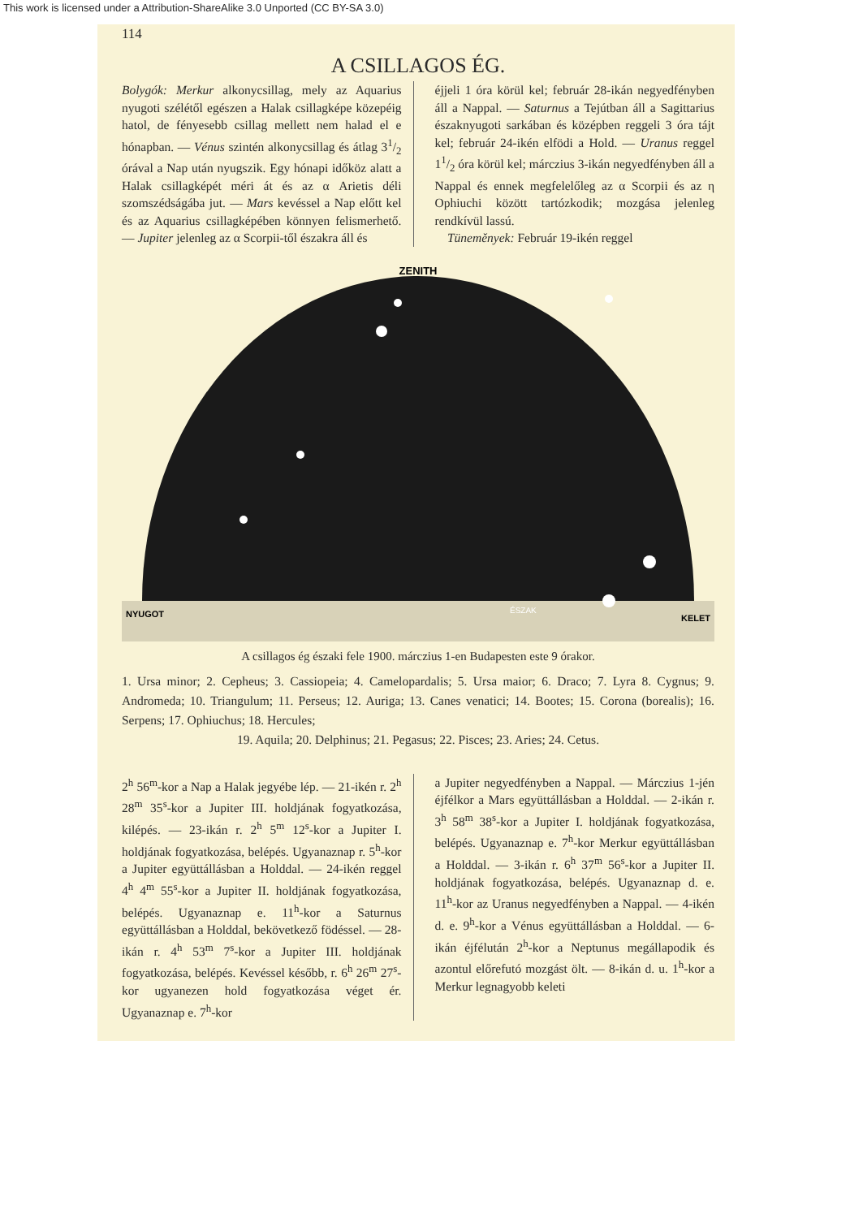This work is licensed under a Attribution-ShareAlike 3.0 Unported (CC BY-SA 3.0)
114
A CSILLAGOS ÉG.
Bolygók: Merkur alkonycsillag, mely az Aquarius nyugoti szélétől egészen a Halak csillagképe közepéig hatol, de fényesebb csillag mellett nem halad el e hónapban. — Vénus szintén alkonycsillag és átlag 31/2 órával a Nap után nyugszik. Egy hónapi időköz alatt a Halak csillagképét méri át és az α Arietis déli szomszédságába jut. — Mars kevéssel a Nap előtt kel és az Aquarius csillagképében könnyen felismerhető. — Jupiter jelenleg az α Scorpii-től északra áll és
éjjeli 1 óra körül kel; február 28-ikán negyedfényben áll a Nappal. — Saturnus a Tejútban áll a Sagittarius északnyugoti sarkában és középben reggeli 3 óra tájt kel; február 24-ikén elfödi a Hold. — Uranus reggel 11/2 óra körül kel; márczius 3-ikán negyedfényben áll a Nappal és ennek megfelelőleg az α Scorpii és az η Ophiuchi között tartózkodik; mozgása jelenleg rendkívül lassú.
Tüneměnyek: Február 19-ikén reggel
ZENITH
NYUGOT
ÉSZAK
KELET
A csillagos ég északi fele 1900. márczius 1-en Budapesten este 9 órakor.
1. Ursa minor; 2. Cepheus; 3. Cassiopeia; 4. Camelopardalis; 5. Ursa maior; 6. Draco; 7. Lyra 8. Cygnus; 9. Andromeda; 10. Triangulum; 11. Perseus; 12. Auriga; 13. Canes venatici; 14. Bootes; 15. Corona (borealis); 16. Serpens; 17. Ophiuchus; 18. Hercules;
19. Aquila; 20. Delphinus; 21. Pegasus; 22. Pisces; 23. Aries; 24. Cetus.
2<sup>h</sup> 56<sup>m</sup>-kor a Nap a Halak jegyébe lép. — 21-ikén r. 2<sup>h</sup> 28<sup>m</sup> 35<sup>s</sup>-kor a Jupiter III. holdjának fogyatkozása, kilépés. — 23-ikán r. 2<sup>h</sup> 5<sup>m</sup> 12<sup>s</sup>-kor a Jupiter I. holdjának fogyatkozása, belépés. Ugyanaznap r. 5<sup>h</sup>-kor a Jupiter együttállásban a Holddal. — 24-ikén reggel 4<sup>h</sup> 4<sup>m</sup> 55<sup>s</sup>-kor a Jupiter II. holdjának fogyatkozása, belépés. Ugyanaznap e. 11<sup>h</sup>-kor a Saturnus együttállásban a Holddal, bekövetkező födéssel. — 28-ikán r. 4<sup>h</sup> 53<sup>m</sup> 7<sup>s</sup>-kor a Jupiter III. holdjának fogyatkozása, belépés. Kevéssel később, r. 6<sup>h</sup> 26<sup>m</sup> 27<sup>s</sup>-kor ugyanezen hold fogyatkozása véget ér. Ugyanaznap e. 7<sup>h</sup>-kor
a Jupiter negyedfényben a Nappal. — Márczius 1-jén éjfélkor a Mars együttállásban a Holddal. — 2-ikán r. 3<sup>h</sup> 58<sup>m</sup> 38<sup>s</sup>-kor a Jupiter I. holdjának fogyatkozása, belépés. Ugyanaznap e. 7<sup>h</sup>-kor Merkur együttállásban a Holddal. — 3-ikán r. 6<sup>h</sup> 37<sup>m</sup> 56<sup>s</sup>-kor a Jupiter II. holdjának fogyatkozása, belépés. Ugyanaznap d. e. 11<sup>h</sup>-kor az Uranus negyedfényben a Nappal. — 4-ikén d. e. 9<sup>h</sup>-kor a Vénus együttállásban a Holddal. — 6-ikán éjfélután 2<sup>h</sup>-kor a Neptunus megállapodik és azontul előrefutó mozgást ölt. — 8-ikán d. u. 1<sup>h</sup>-kor a Merkur legnagyobb keleti